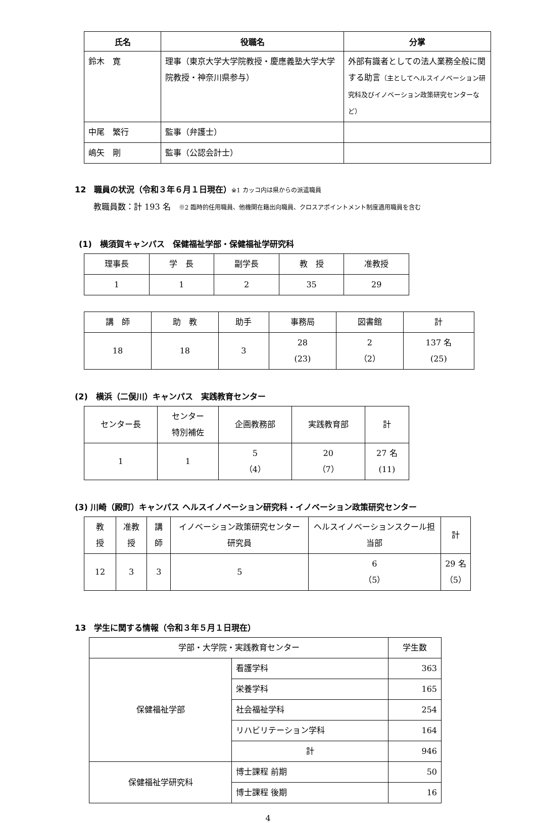| 氏名 | 役職名 | 分掌 |
| --- | --- | --- |
| 鈴木 寛 | 理事（東京大学大学院教授・慶應義塾大学大学院教授・神奈川県参与） | 外部有識者としての法人業務全般に関する助言 （主としてヘルスイノベーション研究科及びイノベーション政策研究センターなど） |
| 中尾 繁行 | 監事（弁護士） | |
| 嶋矢 剛 | 監事（公認会計士） | |
12　職員の状況（令和３年６月１日現在）※1 カッコ内は県からの派遣職員
教職員数：計 193 名　※2 臨時的任用職員、他機関在籍出向職員、クロスアポイントメント制度適用職員を含む
(1)　横須賀キャンパス　保健福祉学部・保健福祉学研究科
| 理事長 | 学 長 | 副学長 | 教 授 | 准教授 |
| 1 | 1 | 2 | 35 | 29 |
| 講 師 | 助 教 | 助手 | 事務局 | 図書館 | 計 |
| 18 | 18 | 3 | 28 (23) | 2 （2） | 137 名 (25) |
(2)　横浜（二俣川）キャンパス　実践教育センター
| センター長 | センター 特別補佐 | 企画教務部 | 実践教育部 | 計 |
| 1 | 1 | 5 （4） | 20 （7） | 27 名 (11) |
(3) 川崎（殿町）キャンパス ヘルスイノベーション研究科・イノベーション政策研究センター
| 教 授 | 准教授 | 講師 | イノベーション政策研究センター研究員 | ヘルスイノベーションスクール担当部 | 計 |
| 12 | 3 | 3 | 5 | 6 （5） | 29 名 （5） |
13　学生に関する情報（令和３年５月１日現在）
| 学部・大学院・実践教育センター | | 学生数 |
| 保健福祉学部 | 看護学科 | 363 |
| | 栄養学科 | 165 |
| | 社会福祉学科 | 254 |
| | リハビリテーション学科 | 164 |
| | 計 | 946 |
| 保健福祉学研究科 | 博士課程 前期 | 50 |
| | 博士課程 後期 | 16 |
4